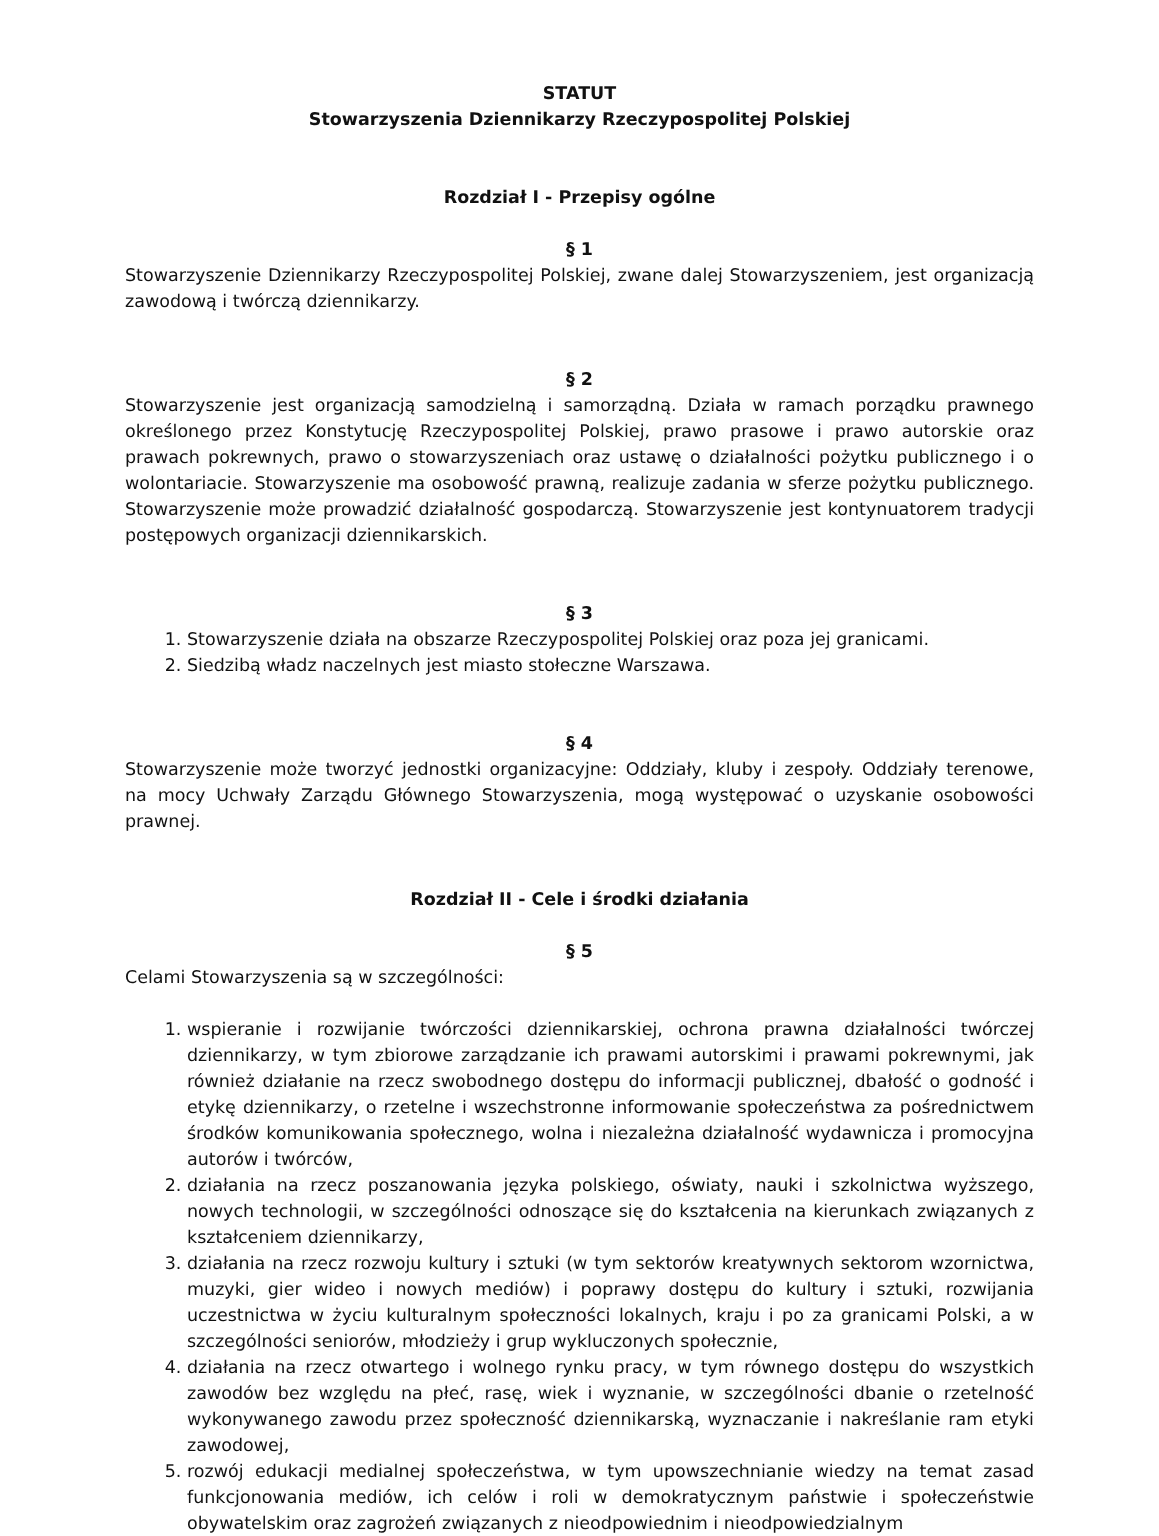STATUT
Stowarzyszenia Dziennikarzy Rzeczypospolitej Polskiej
Rozdział I - Przepisy ogólne
§ 1
Stowarzyszenie Dziennikarzy Rzeczypospolitej Polskiej, zwane dalej Stowarzyszeniem, jest organizacją zawodową i twórczą dziennikarzy.
§ 2
Stowarzyszenie jest organizacją samodzielną i samorządną. Działa w ramach porządku prawnego określonego przez Konstytucję Rzeczypospolitej Polskiej, prawo prasowe i prawo autorskie oraz prawach pokrewnych, prawo o stowarzyszeniach oraz ustawę o działalności pożytku publicznego i o wolontariacie. Stowarzyszenie ma osobowość prawną, realizuje zadania w sferze pożytku publicznego. Stowarzyszenie może prowadzić działalność gospodarczą. Stowarzyszenie jest kontynuatorem tradycji postępowych organizacji dziennikarskich.
§ 3
1. Stowarzyszenie działa na obszarze Rzeczypospolitej Polskiej oraz poza jej granicami.
2. Siedzibą władz naczelnych jest miasto stołeczne Warszawa.
§ 4
Stowarzyszenie może tworzyć jednostki organizacyjne: Oddziały, kluby i zespoły. Oddziały terenowe, na mocy Uchwały Zarządu Głównego Stowarzyszenia, mogą występować o uzyskanie osobowości prawnej.
Rozdział II - Cele i środki działania
§ 5
Celami Stowarzyszenia są w szczególności:
1. wspieranie i rozwijanie twórczości dziennikarskiej, ochrona prawna działalności twórczej dziennikarzy, w tym zbiorowe zarządzanie ich prawami autorskimi i prawami pokrewnymi, jak również działanie na rzecz swobodnego dostępu do informacji publicznej, dbałość o godność i etykę dziennikarzy, o rzetelne i wszechstronne informowanie społeczeństwa za pośrednictwem środków komunikowania społecznego, wolna i niezależna działalność wydawnicza i promocyjna autorów i twórców,
2. działania na rzecz poszanowania języka polskiego, oświaty, nauki i szkolnictwa wyższego, nowych technologii, w szczególności odnoszące się do kształcenia na kierunkach związanych z kształceniem dziennikarzy,
3. działania na rzecz rozwoju kultury i sztuki (w tym sektorów kreatywnych sektorom wzornictwa, muzyki, gier wideo i nowych mediów) i poprawy dostępu do kultury i sztuki, rozwijania uczestnictwa w życiu kulturalnym społeczności lokalnych, kraju i po za granicami Polski, a w szczególności seniorów, młodzieży i grup wykluczonych społecznie,
4. działania na rzecz otwartego i wolnego rynku pracy, w tym równego dostępu do wszystkich zawodów bez względu na płeć, rasę, wiek i wyznanie, w szczególności dbanie o rzetelność wykonywanego zawodu przez społeczność dziennikarską, wyznaczanie i nakreślanie ram etyki zawodowej,
5. rozwój edukacji medialnej społeczeństwa, w tym upowszechnianie wiedzy na temat zasad funkcjonowania mediów, ich celów i roli w demokratycznym państwie i społeczeństwie obywatelskim oraz zagrożeń związanych z nieodpowiednim i nieodpowiedzialnym